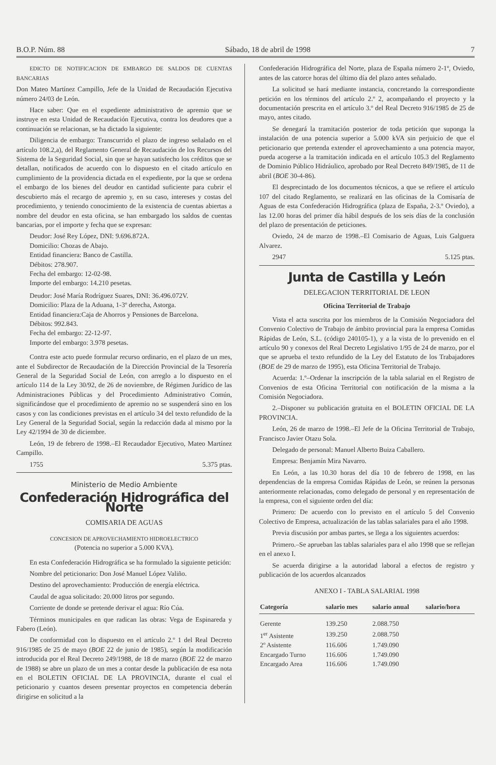B.O.P. Núm. 88 Sábado, 18 de abril de 1998 7
EDICTO DE NOTIFICACION DE EMBARGO DE SALDOS DE CUENTAS BANCARIAS
Don Mateo Martínez Campillo, Jefe de la Unidad de Recaudación Ejecutiva número 24/03 de León.
Hace saber: Que en el expediente administrativo de apremio que se instruye en esta Unidad de Recaudación Ejecutiva, contra los deudores que a continuación se relacionan, se ha dictado la siguiente:
Diligencia de embargo: Transcurrido el plazo de ingreso señalado en el artículo 108.2,a), del Reglamento General de Recaudación de los Recursos del Sistema de la Seguridad Social, sin que se hayan satisfecho los créditos que se detallan, notificados de acuerdo con lo dispuesto en el citado artículo en cumplimiento de la providencia dictada en el expediente, por la que se ordena el embargo de los bienes del deudor en cantidad suficiente para cubrir el descubierto más el recargo de apremio y, en su caso, intereses y costas del procedimiento, y teniendo conocimiento de la existencia de cuentas abiertas a nombre del deudor en esta oficina, se han embargado los saldos de cuentas bancarias, por el importe y fecha que se expresan:
Deudor: José Rey López, DNI: 9.696.872A.
Domicilio: Chozas de Abajo.
Entidad financiera: Banco de Castilla.
Débitos: 278.907.
Fecha del embargo: 12-02-98.
Importe del embargo: 14.210 pesetas.
Deudor: José María Rodríguez Suares, DNI: 36.496.072V.
Domicilio: Plaza de la Aduana, 1-3º derecha, Astorga.
Entidad financiera:Caja de Ahorros y Pensiones de Barcelona.
Débitos: 992.843.
Fecha del embargo: 22-12-97.
Importe del embargo: 3.978 pesetas.
Contra este acto puede formular recurso ordinario, en el plazo de un mes, ante el Subdirector de Recaudación de la Dirección Provincial de la Tesorería General de la Seguridad Social de León, con arreglo a lo dispuesto en el artículo 114 de la Ley 30/92, de 26 de noviembre, de Régimen Jurídico de las Administraciones Públicas y del Procedimiento Administrativo Común, significándose que el procedimiento de apremio no se suspenderá sino en los casos y con las condiciones previstas en el artículo 34 del texto refundido de la Ley General de la Seguridad Social, según la redacción dada al mismo por la Ley 42/1994 de 30 de diciembre.
León, 19 de febrero de 1998.–El Recaudador Ejecutivo, Mateo Martínez Campillo.
1755 5.375 ptas.
Ministerio de Medio Ambiente
Confederación Hidrográfica del Norte
COMISARIA DE AGUAS
CONCESION DE APROVECHAMIENTO HIDROELECTRICO
(Potencia no superior a 5.000 KVA).
En esta Confederación Hidrográfica se ha formulado la siguiente petición:
Nombre del peticionario: Don José Manuel López Valiño.
Destino del aprovechamiento: Producción de energía eléctrica.
Caudal de agua solicitado: 20.000 litros por segundo.
Corriente de donde se pretende derivar el agua: Río Cúa.
Términos municipales en que radican las obras: Vega de Espinareda y Fabero (León).
De conformidad con lo dispuesto en el artículo 2.º 1 del Real Decreto 916/1985 de 25 de mayo (BOE 22 de junio de 1985), según la modificación introducida por el Real Decreto 249/1988, de 18 de marzo (BOE 22 de marzo de 1988) se abre un plazo de un mes a contar desde la publicación de esa nota en el BOLETIN OFICIAL DE LA PROVINCIA, durante el cual el peticionario y cuantos deseen presentar proyectos en competencia deberán dirigirse en solicitud a la
Confederación Hidrográfica del Norte, plaza de España número 2-1º, Oviedo, antes de las catorce horas del último día del plazo antes señalado.
La solicitud se hará mediante instancia, concretando la correspondiente petición en los términos del artículo 2.º 2, acompañando el proyecto y la documentación prescrita en el artículo 3.º del Real Decreto 916/1985 de 25 de mayo, antes citado.
Se denegará la tramitación posterior de toda petición que suponga la instalación de una potencia superior a 5.000 kVA sin perjuicio de que el peticionario que pretenda extender el aprovechamiento a una potencia mayor, pueda acogerse a la tramitación indicada en el artículo 105.3 del Reglamento de Dominio Público Hidráulico, aprobado por Real Decreto 849/1985, de 11 de abril (BOE 30-4-86).
El desprecintado de los documentos técnicos, a que se refiere el artículo 107 del citado Reglamento, se realizará en las oficinas de la Comisaría de Aguas de esta Confederación Hidrográfica (plaza de España, 2-3.º Oviedo), a las 12.00 horas del primer día hábil después de los seis días de la conclusión del plazo de presentación de peticiones.
Oviedo, 24 de marzo de 1998.–El Comisario de Aguas, Luis Galguera Alvarez.
2947 5.125 ptas.
Junta de Castilla y León
DELEGACION TERRITORIAL DE LEON
Oficina Territorial de Trabajo
Vista el acta suscrita por los miembros de la Comisión Negociadora del Convenio Colectivo de Trabajo de ámbito provincial para la empresa Comidas Rápidas de León, S.L. (código 240105-1), y a la vista de lo prevenido en el artículo 90 y conexos del Real Decreto Legislativo 1/95 de 24 de marzo, por el que se aprueba el texto refundido de la Ley del Estatuto de los Trabajadores (BOE de 29 de marzo de 1995), esta Oficina Territorial de Trabajo.
Acuerda: 1.º–Ordenar la inscripción de la tabla salarial en el Registro de Convenios de esta Oficina Territorial con notificación de la misma a la Comisión Negociadora.
2.–Disponer su publicación gratuita en el BOLETIN OFICIAL DE LA PROVINCIA.
León, 26 de marzo de 1998.–El Jefe de la Oficina Territorial de Trabajo, Francisco Javier Otazu Sola.
Delegado de personal: Manuel Alberto Buiza Caballero.
Empresa: Benjamín Mira Navarro.
En León, a las 10.30 horas del día 10 de febrero de 1998, en las dependencias de la empresa Comidas Rápidas de León, se reúnen la personas anteriormente relacionadas, como delegado de personal y en representación de la empresa, con el siguiente orden del día:
Primero: De acuerdo con lo previsto en el artículo 5 del Convenio Colectivo de Empresa, actualización de las tablas salariales para el año 1998.
Previa discusión por ambas partes, se llega a los siguientes acuerdos:
Primero.–Se aprueban las tablas salariales para el año 1998 que se reflejan en el anexo I.
Se acuerda dirigirse a la autoridad laboral a efectos de registro y publicación de los acuerdos alcanzados
ANEXO I - TABLA SALARIAL 1998
| Categoría | salario mes | salario anual | salario/hora |
| --- | --- | --- | --- |
| Gerente | 139.250 | 2.088.750 | |
| 1<sup>er</sup> Asistente | 139.250 | 2.088.750 | |
| 2º Asistente | 116.606 | 1.749.090 | |
| Encargado Turno | 116.606 | 1.749.090 | |
| Encargado Area | 116.606 | 1.749.090 | |